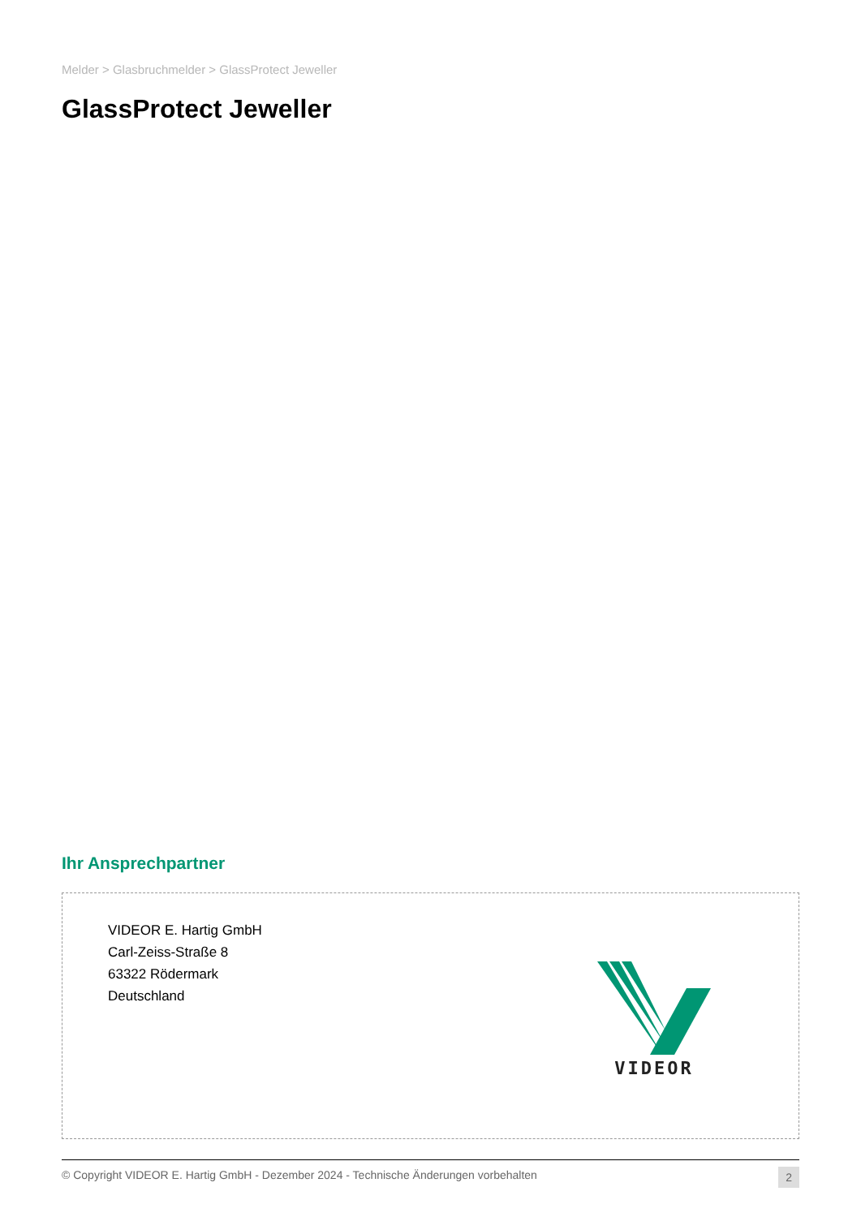Melder > Glasbruchmelder > GlassProtect Jeweller
GlassProtect Jeweller
Ihr Ansprechpartner
VIDEOR E. Hartig GmbH
Carl-Zeiss-Straße 8
63322 Rödermark
Deutschland
VIDEOR
© Copyright VIDEOR E. Hartig GmbH - Dezember 2024 - Technische Änderungen vorbehalten 2